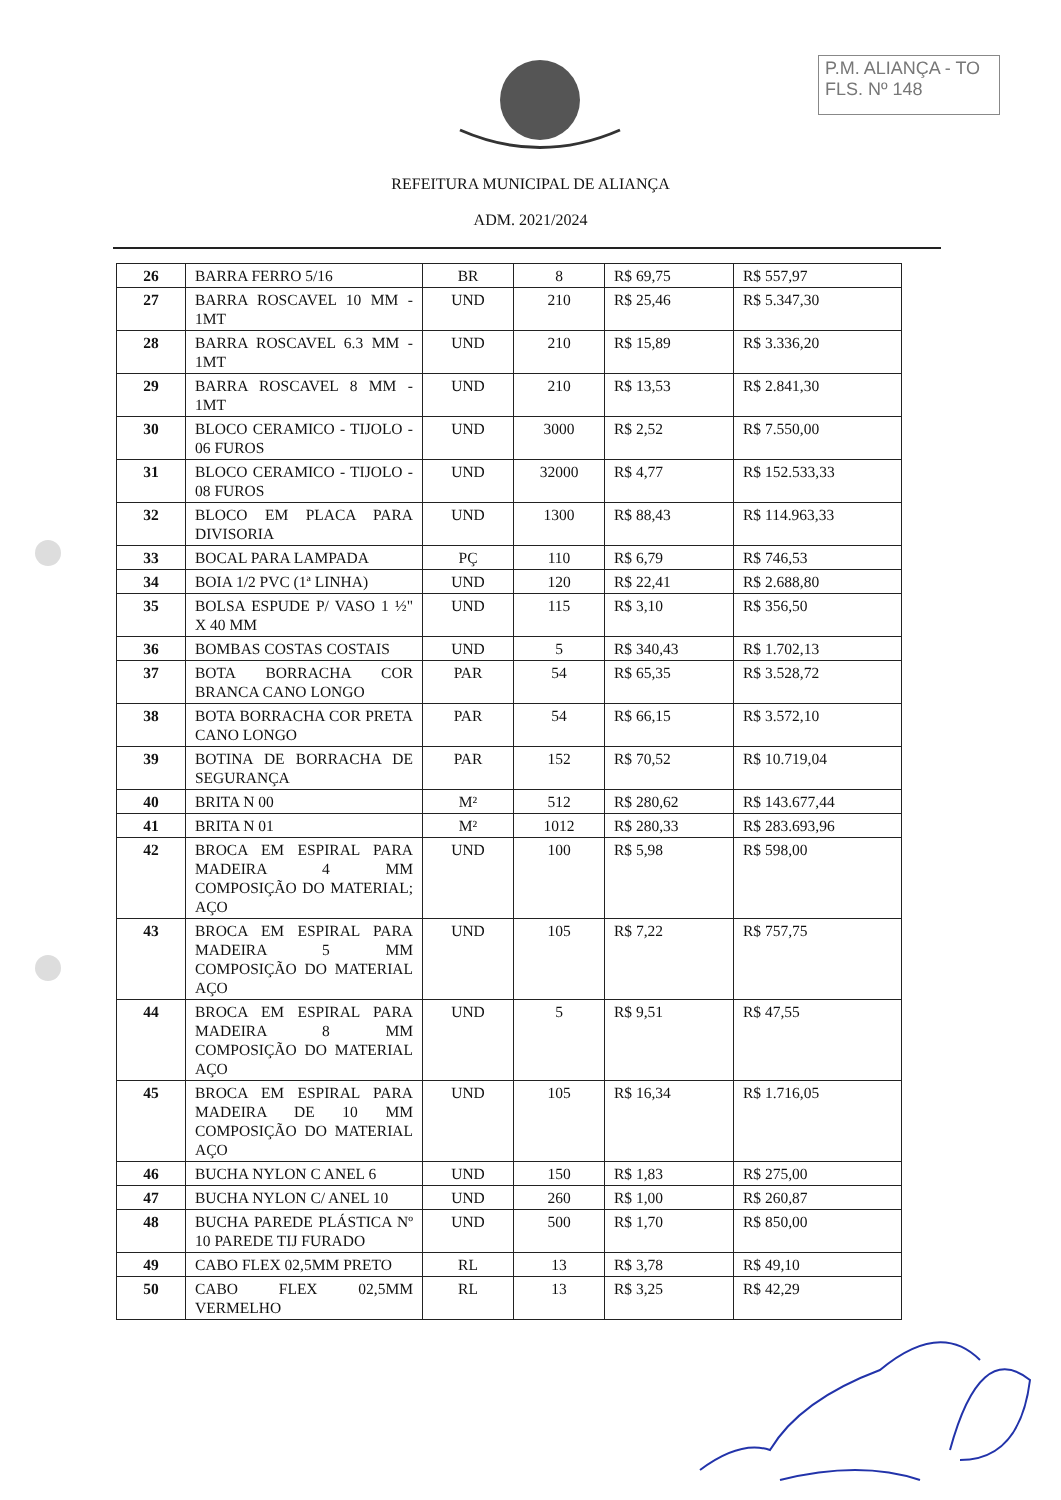P.M. ALIANÇA - TO
FLS. Nº 148
REFEITURA MUNICIPAL DE ALIANÇA
ADM. 2021/2024
| 26 | BARRA FERRO 5/16 | BR | 8 | R$ 69,75 | R$ 557,97 |
| 27 | BARRA ROSCAVEL 10 MM - 1MT | UND | 210 | R$ 25,46 | R$ 5.347,30 |
| 28 | BARRA ROSCAVEL 6.3 MM - 1MT | UND | 210 | R$ 15,89 | R$ 3.336,20 |
| 29 | BARRA ROSCAVEL 8 MM - 1MT | UND | 210 | R$ 13,53 | R$ 2.841,30 |
| 30 | BLOCO CERAMICO - TIJOLO - 06 FUROS | UND | 3000 | R$ 2,52 | R$ 7.550,00 |
| 31 | BLOCO CERAMICO - TIJOLO - 08 FUROS | UND | 32000 | R$ 4,77 | R$ 152.533,33 |
| 32 | BLOCO EM PLACA PARA DIVISORIA | UND | 1300 | R$ 88,43 | R$ 114.963,33 |
| 33 | BOCAL PARA LAMPADA | PÇ | 110 | R$ 6,79 | R$ 746,53 |
| 34 | BOIA 1/2 PVC (1ª LINHA) | UND | 120 | R$ 22,41 | R$ 2.688,80 |
| 35 | BOLSA ESPUDE P/ VASO 1 ½" X 40 MM | UND | 115 | R$ 3,10 | R$ 356,50 |
| 36 | BOMBAS COSTAS COSTAIS | UND | 5 | R$ 340,43 | R$ 1.702,13 |
| 37 | BOTA BORRACHA COR BRANCA CANO LONGO | PAR | 54 | R$ 65,35 | R$ 3.528,72 |
| 38 | BOTA BORRACHA COR PRETA CANO LONGO | PAR | 54 | R$ 66,15 | R$ 3.572,10 |
| 39 | BOTINA DE BORRACHA DE SEGURANÇA | PAR | 152 | R$ 70,52 | R$ 10.719,04 |
| 40 | BRITA N 00 | M² | 512 | R$ 280,62 | R$ 143.677,44 |
| 41 | BRITA N 01 | M² | 1012 | R$ 280,33 | R$ 283.693,96 |
| 42 | BROCA EM ESPIRAL PARA MADEIRA 4 MM COMPOSIÇÃO DO MATERIAL; AÇO | UND | 100 | R$ 5,98 | R$ 598,00 |
| 43 | BROCA EM ESPIRAL PARA MADEIRA 5 MM COMPOSIÇÃO DO MATERIAL AÇO | UND | 105 | R$ 7,22 | R$ 757,75 |
| 44 | BROCA EM ESPIRAL PARA MADEIRA 8 MM COMPOSIÇÃO DO MATERIAL AÇO | UND | 5 | R$ 9,51 | R$ 47,55 |
| 45 | BROCA EM ESPIRAL PARA MADEIRA DE 10 MM COMPOSIÇÃO DO MATERIAL AÇO | UND | 105 | R$ 16,34 | R$ 1.716,05 |
| 46 | BUCHA NYLON C ANEL 6 | UND | 150 | R$ 1,83 | R$ 275,00 |
| 47 | BUCHA NYLON C/ ANEL 10 | UND | 260 | R$ 1,00 | R$ 260,87 |
| 48 | BUCHA PAREDE PLÁSTICA Nº 10 PAREDE TIJ FURADO | UND | 500 | R$ 1,70 | R$ 850,00 |
| 49 | CABO FLEX 02,5MM PRETO | RL | 13 | R$ 3,78 | R$ 49,10 |
| 50 | CABO FLEX 02,5MM VERMELHO | RL | 13 | R$ 3,25 | R$ 42,29 |